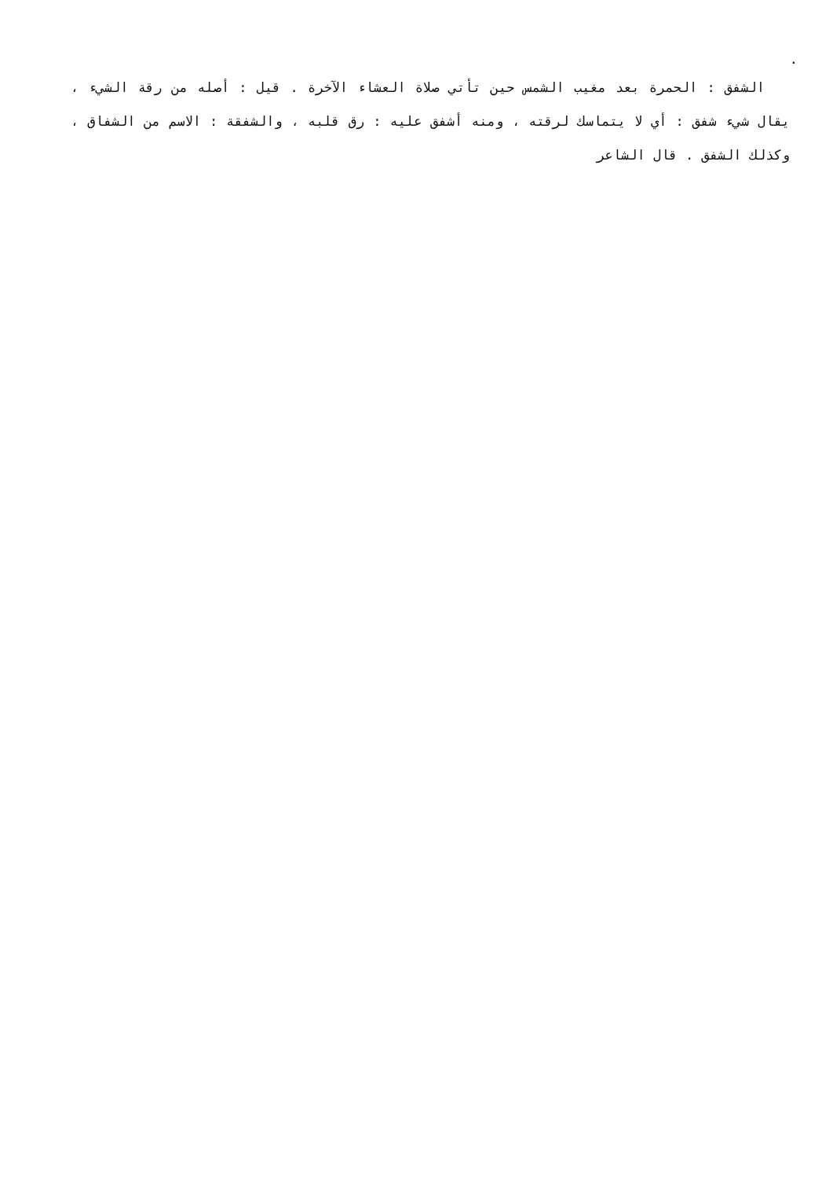.
الشفق : الحمرة بعد مغيب الشمس حين تأتي صلاة العشاء الآخرة . قيل : أصله من رقة الشيء ، يقال شيء شفق : أي لا يتماسك لرقته ، ومنه أشفق عليه : رق قلبه ، والشفقة : الاسم من الشفاق ، وكذلك الشفق . قال الشاعر